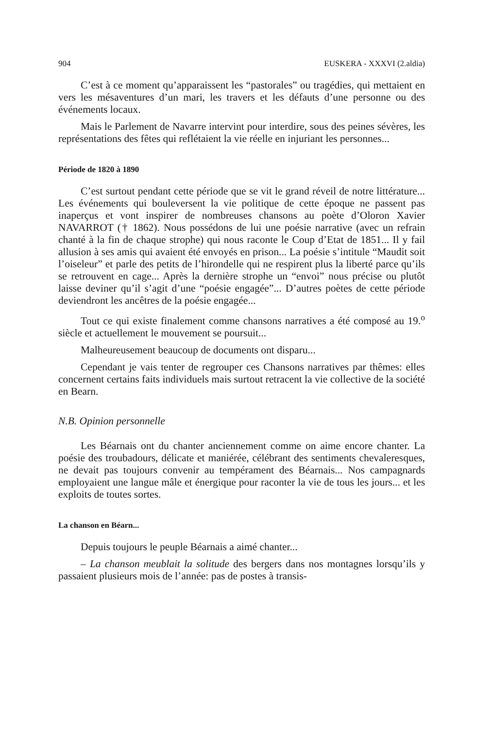904 EUSKERA - XXXVI (2.aldia)
C’est à ce moment qu’apparaissent les “pastorales” ou tragédies, qui mettaient en vers les mésaventures d’un mari, les travers et les défauts d’une personne ou des événements locaux.
Mais le Parlement de Navarre intervint pour interdire, sous des peines sévères, les représentations des fêtes qui reflétaient la vie réelle en injuriant les personnes...
Période de 1820 à 1890
C’est surtout pendant cette période que se vit le grand réveil de notre littérature... Les événements qui bouleversent la vie politique de cette époque ne passent pas inaperçus et vont inspirer de nombreuses chansons au poète d’Oloron Xavier NAVARROT († 1862). Nous possédons de lui une poésie narrative (avec un refrain chanté à la fin de chaque strophe) qui nous raconte le Coup d’Etat de 1851... Il y fail allusion à ses amis qui avaient été envoyés en prison... La poésie s’intitule “Maudit soit l’oiseleur” et parle des petits de l’hirondelle qui ne respirent plus la liberté parce qu’ils se retrouvent en cage... Après la dernière strophe un “envoi” nous précise ou plutôt laisse deviner qu’il s’agit d’une “poésie engagée”... D’autres poètes de cette période deviendront les ancêtres de la poésie engagée...
Tout ce qui existe finalement comme chansons narratives a été composé au 19.<sup>o</sup> siècle et actuellement le mouvement se poursuit...
Malheureusement beaucoup de documents ont disparu...
Cependant je vais tenter de regrouper ces Chansons narratives par thêmes: elles concernent certains faits individuels mais surtout retracent la vie collective de la société en Bearn.
N.B. Opinion personnelle
Les Béarnais ont du chanter anciennement comme on aime encore chanter. La poésie des troubadours, délicate et maniérée, célébrant des sentiments chevaleresques, ne devait pas toujours convenir au tempérament des Béarnais... Nos campagnards employaient une langue mâle et énergique pour raconter la vie de tous les jours... et les exploits de toutes sortes.
La chanson en Béarn...
Depuis toujours le peuple Béarnais a aimé chanter...
– La chanson meublait la solitude des bergers dans nos montagnes lorsqu’ils y passaient plusieurs mois de l’année: pas de postes à transis-